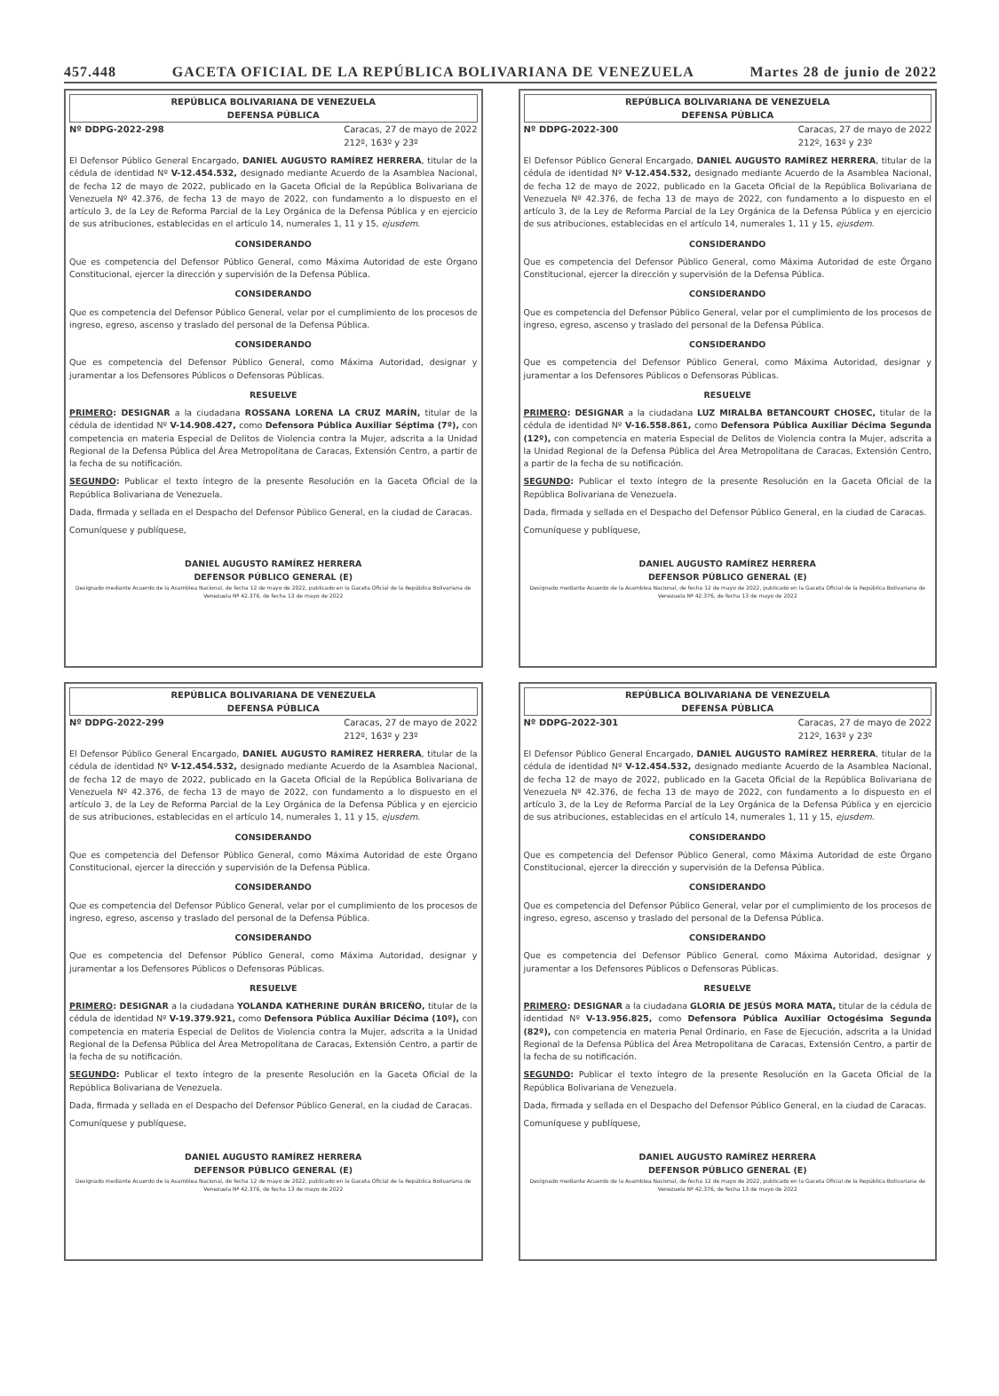457.448 GACETA OFICIAL DE LA REPÚBLICA BOLIVARIANA DE VENEZUELA Martes 28 de junio de 2022
REPÚBLICA BOLIVARIANA DE VENEZUELA
DEFENSA PÚBLICA
Nº DDPG-2022-298 Caracas, 27 de mayo de 2022
212º, 163º y 23º
El Defensor Público General Encargado, DANIEL AUGUSTO RAMÍREZ HERRERA, titular de la cédula de identidad Nº V-12.454.532, designado mediante Acuerdo de la Asamblea Nacional, de fecha 12 de mayo de 2022, publicado en la Gaceta Oficial de la República Bolivariana de Venezuela Nº 42.376, de fecha 13 de mayo de 2022, con fundamento a lo dispuesto en el artículo 3, de la Ley de Reforma Parcial de la Ley Orgánica de la Defensa Pública y en ejercicio de sus atribuciones, establecidas en el artículo 14, numerales 1, 11 y 15, ejusdem.
CONSIDERANDO
Que es competencia del Defensor Público General, como Máxima Autoridad de este Órgano Constitucional, ejercer la dirección y supervisión de la Defensa Pública.
CONSIDERANDO
Que es competencia del Defensor Público General, velar por el cumplimiento de los procesos de ingreso, egreso, ascenso y traslado del personal de la Defensa Pública.
CONSIDERANDO
Que es competencia del Defensor Público General, como Máxima Autoridad, designar y juramentar a los Defensores Públicos o Defensoras Públicas.
RESUELVE
PRIMERO: DESIGNAR a la ciudadana ROSSANA LORENA LA CRUZ MARÍN, titular de la cédula de identidad Nº V-14.908.427, como Defensora Pública Auxiliar Séptima (7º), con competencia en materia Especial de Delitos de Violencia contra la Mujer, adscrita a la Unidad Regional de la Defensa Pública del Área Metropolitana de Caracas, Extensión Centro, a partir de la fecha de su notificación.
SEGUNDO: Publicar el texto íntegro de la presente Resolución en la Gaceta Oficial de la República Bolivariana de Venezuela.
Dada, firmada y sellada en el Despacho del Defensor Público General, en la ciudad de Caracas.
Comuníquese y publíquese,
DANIEL AUGUSTO RAMÍREZ HERRERA
DEFENSOR PÚBLICO GENERAL (E)
Designado mediante Acuerdo de la Asamblea Nacional, de fecha 12 de mayo de 2022, publicado en la Gaceta Oficial de la República Bolivariana de Venezuela Nº 42.376, de fecha 13 de mayo de 2022
REPÚBLICA BOLIVARIANA DE VENEZUELA
DEFENSA PÚBLICA
Nº DDPG-2022-299 Caracas, 27 de mayo de 2022
212º, 163º y 23º
El Defensor Público General Encargado, DANIEL AUGUSTO RAMÍREZ HERRERA, titular de la cédula de identidad Nº V-12.454.532, designado mediante Acuerdo de la Asamblea Nacional, de fecha 12 de mayo de 2022, publicado en la Gaceta Oficial de la República Bolivariana de Venezuela Nº 42.376, de fecha 13 de mayo de 2022, con fundamento a lo dispuesto en el artículo 3, de la Ley de Reforma Parcial de la Ley Orgánica de la Defensa Pública y en ejercicio de sus atribuciones, establecidas en el artículo 14, numerales 1, 11 y 15, ejusdem.
CONSIDERANDO
Que es competencia del Defensor Público General, como Máxima Autoridad de este Órgano Constitucional, ejercer la dirección y supervisión de la Defensa Pública.
CONSIDERANDO
Que es competencia del Defensor Público General, velar por el cumplimiento de los procesos de ingreso, egreso, ascenso y traslado del personal de la Defensa Pública.
CONSIDERANDO
Que es competencia del Defensor Público General, como Máxima Autoridad, designar y juramentar a los Defensores Públicos o Defensoras Públicas.
RESUELVE
PRIMERO: DESIGNAR a la ciudadana YOLANDA KATHERINE DURÁN BRICEÑO, titular de la cédula de identidad Nº V-19.379.921, como Defensora Pública Auxiliar Décima (10º), con competencia en materia Especial de Delitos de Violencia contra la Mujer, adscrita a la Unidad Regional de la Defensa Pública del Área Metropolitana de Caracas, Extensión Centro, a partir de la fecha de su notificación.
SEGUNDO: Publicar el texto íntegro de la presente Resolución en la Gaceta Oficial de la República Bolivariana de Venezuela.
Dada, firmada y sellada en el Despacho del Defensor Público General, en la ciudad de Caracas.
Comuníquese y publíquese,
DANIEL AUGUSTO RAMÍREZ HERRERA
DEFENSOR PÚBLICO GENERAL (E)
Designado mediante Acuerdo de la Asamblea Nacional, de fecha 12 de mayo de 2022, publicado en la Gaceta Oficial de la República Bolivariana de Venezuela Nº 42.376, de fecha 13 de mayo de 2022
REPÚBLICA BOLIVARIANA DE VENEZUELA
DEFENSA PÚBLICA
Nº DDPG-2022-300 Caracas, 27 de mayo de 2022
212º, 163º y 23º
El Defensor Público General Encargado, DANIEL AUGUSTO RAMÍREZ HERRERA, titular de la cédula de identidad Nº V-12.454.532, designado mediante Acuerdo de la Asamblea Nacional, de fecha 12 de mayo de 2022, publicado en la Gaceta Oficial de la República Bolivariana de Venezuela Nº 42.376, de fecha 13 de mayo de 2022, con fundamento a lo dispuesto en el artículo 3, de la Ley de Reforma Parcial de la Ley Orgánica de la Defensa Pública y en ejercicio de sus atribuciones, establecidas en el artículo 14, numerales 1, 11 y 15, ejusdem.
CONSIDERANDO
Que es competencia del Defensor Público General, como Máxima Autoridad de este Órgano Constitucional, ejercer la dirección y supervisión de la Defensa Pública.
CONSIDERANDO
Que es competencia del Defensor Público General, velar por el cumplimiento de los procesos de ingreso, egreso, ascenso y traslado del personal de la Defensa Pública.
CONSIDERANDO
Que es competencia del Defensor Público General, como Máxima Autoridad, designar y juramentar a los Defensores Públicos o Defensoras Públicas.
RESUELVE
PRIMERO: DESIGNAR a la ciudadana LUZ MIRALBA BETANCOURT CHOSEC, titular de la cédula de identidad Nº V-16.558.861, como Defensora Pública Auxiliar Décima Segunda (12º), con competencia en materia Especial de Delitos de Violencia contra la Mujer, adscrita a la Unidad Regional de la Defensa Pública del Área Metropolitana de Caracas, Extensión Centro, a partir de la fecha de su notificación.
SEGUNDO: Publicar el texto íntegro de la presente Resolución en la Gaceta Oficial de la República Bolivariana de Venezuela.
Dada, firmada y sellada en el Despacho del Defensor Público General, en la ciudad de Caracas.
Comuníquese y publíquese,
DANIEL AUGUSTO RAMÍREZ HERRERA
DEFENSOR PÚBLICO GENERAL (E)
Designado mediante Acuerdo de la Asamblea Nacional, de fecha 12 de mayo de 2022, publicado en la Gaceta Oficial de la República Bolivariana de Venezuela Nº 42.376, de fecha 13 de mayo de 2022
REPÚBLICA BOLIVARIANA DE VENEZUELA
DEFENSA PÚBLICA
Nº DDPG-2022-301 Caracas, 27 de mayo de 2022
212º, 163º y 23º
El Defensor Público General Encargado, DANIEL AUGUSTO RAMÍREZ HERRERA, titular de la cédula de identidad Nº V-12.454.532, designado mediante Acuerdo de la Asamblea Nacional, de fecha 12 de mayo de 2022, publicado en la Gaceta Oficial de la República Bolivariana de Venezuela Nº 42.376, de fecha 13 de mayo de 2022, con fundamento a lo dispuesto en el artículo 3, de la Ley de Reforma Parcial de la Ley Orgánica de la Defensa Pública y en ejercicio de sus atribuciones, establecidas en el artículo 14, numerales 1, 11 y 15, ejusdem.
CONSIDERANDO
Que es competencia del Defensor Público General, como Máxima Autoridad de este Órgano Constitucional, ejercer la dirección y supervisión de la Defensa Pública.
CONSIDERANDO
Que es competencia del Defensor Público General, velar por el cumplimiento de los procesos de ingreso, egreso, ascenso y traslado del personal de la Defensa Pública.
CONSIDERANDO
Que es competencia del Defensor Público General, como Máxima Autoridad, designar y juramentar a los Defensores Públicos o Defensoras Públicas.
RESUELVE
PRIMERO: DESIGNAR a la ciudadana GLORIA DE JESÚS MORA MATA, titular de la cédula de identidad Nº V-13.956.825, como Defensora Pública Auxiliar Octogésima Segunda (82º), con competencia en materia Penal Ordinario, en Fase de Ejecución, adscrita a la Unidad Regional de la Defensa Pública del Área Metropolitana de Caracas, Extensión Centro, a partir de la fecha de su notificación.
SEGUNDO: Publicar el texto íntegro de la presente Resolución en la Gaceta Oficial de la República Bolivariana de Venezuela.
Dada, firmada y sellada en el Despacho del Defensor Público General, en la ciudad de Caracas.
Comuníquese y publíquese,
DANIEL AUGUSTO RAMÍREZ HERRERA
DEFENSOR PÚBLICO GENERAL (E)
Designado mediante Acuerdo de la Asamblea Nacional, de fecha 12 de mayo de 2022, publicado en la Gaceta Oficial de la República Bolivariana de Venezuela Nº 42.376, de fecha 13 de mayo de 2022